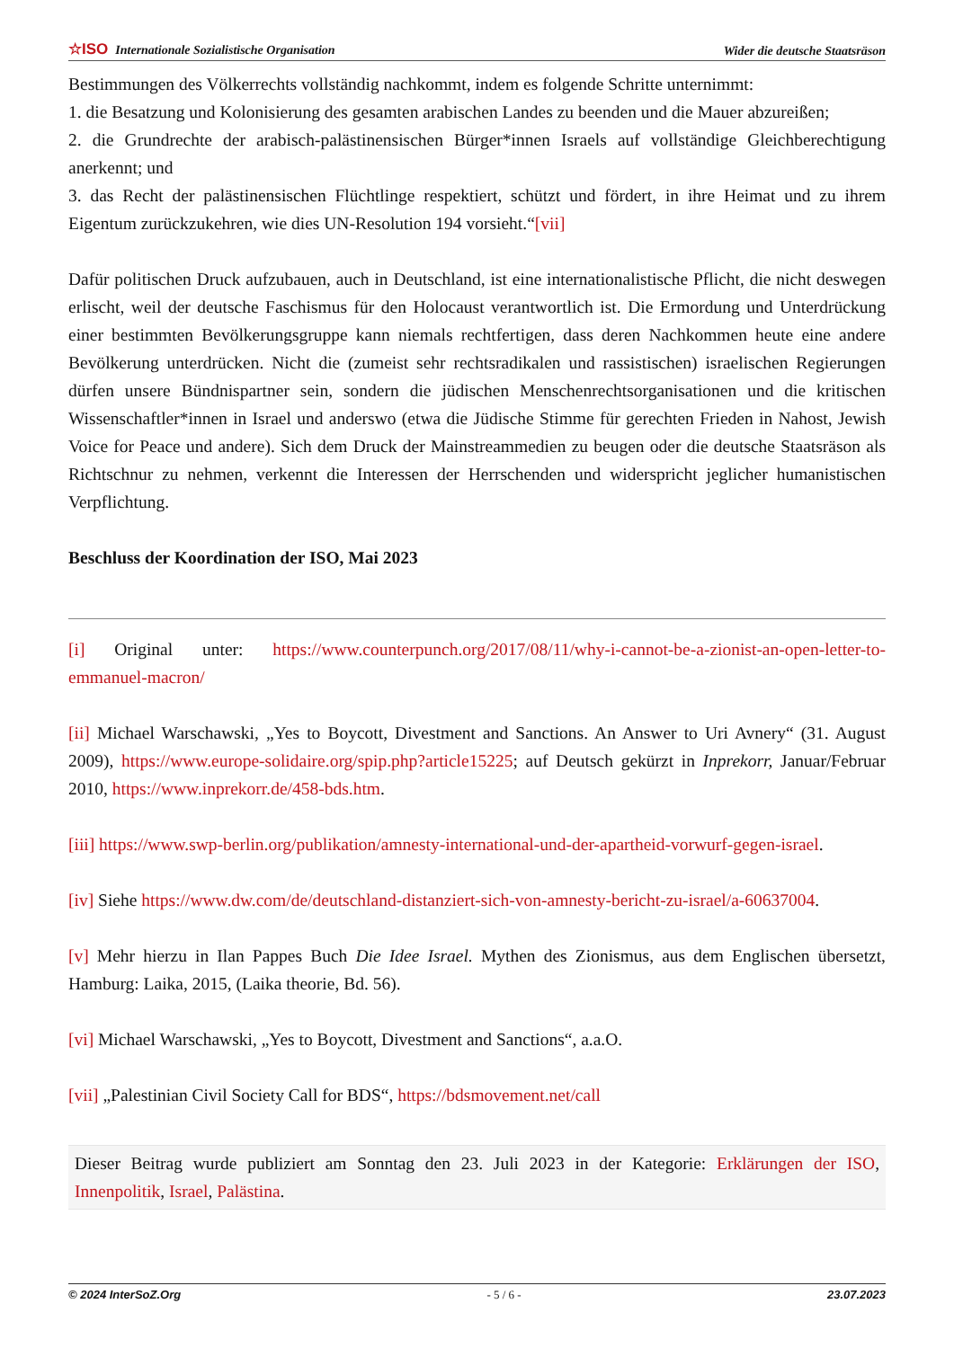☆ISO Internationale Sozialistische Organisation Wider die deutsche Staatsräson
Bestimmungen des Völkerrechts vollständig nachkommt, indem es folgende Schritte unternimmt:
1. die Besatzung und Kolonisierung des gesamten arabischen Landes zu beenden und die Mauer abzureißen;
2. die Grundrechte der arabisch-palästinensischen Bürger*innen Israels auf vollständige Gleichberechtigung anerkennt; und
3. das Recht der palästinensischen Flüchtlinge respektiert, schützt und fördert, in ihre Heimat und zu ihrem Eigentum zurückzukehren, wie dies UN-Resolution 194 vorsieht.“[vii]
Dafür politischen Druck aufzubauen, auch in Deutschland, ist eine internationalistische Pflicht, die nicht deswegen erlischt, weil der deutsche Faschismus für den Holocaust verantwortlich ist. Die Ermordung und Unterdrückung einer bestimmten Bevölkerungsgruppe kann niemals rechtfertigen, dass deren Nachkommen heute eine andere Bevölkerung unterdrücken. Nicht die (zumeist sehr rechtsradikalen und rassistischen) israelischen Regierungen dürfen unsere Bündnispartner sein, sondern die jüdischen Menschenrechtsorganisationen und die kritischen Wissenschaftler*innen in Israel und anderswo (etwa die Jüdische Stimme für gerechten Frieden in Nahost, Jewish Voice for Peace und andere). Sich dem Druck der Mainstreammedien zu beugen oder die deutsche Staatsräson als Richtschnur zu nehmen, verkennt die Interessen der Herrschenden und widerspricht jeglicher humanistischen Verpflichtung.
Beschluss der Koordination der ISO, Mai 2023
[i] Original unter: https://www.counterpunch.org/2017/08/11/why-i-cannot-be-a-zionist-an-open-letter-to-emmanuel-macron/
[ii] Michael Warschawski, „Yes to Boycott, Divestment and Sanctions. An Answer to Uri Avnery“ (31. August 2009), https://www.europe-solidaire.org/spip.php?article15225; auf Deutsch gekürzt in Inprekorr, Januar/Februar 2010, https://www.inprekorr.de/458-bds.htm.
[iii] https://www.swp-berlin.org/publikation/amnesty-international-und-der-apartheid-vorwurf-gegen-israel.
[iv] Siehe https://www.dw.com/de/deutschland-distanziert-sich-von-amnesty-bericht-zu-israel/a-60637004.
[v] Mehr hierzu in Ilan Pappes Buch Die Idee Israel. Mythen des Zionismus, aus dem Englischen übersetzt, Hamburg: Laika, 2015, (Laika theorie, Bd. 56).
[vi] Michael Warschawski, „Yes to Boycott, Divestment and Sanctions“, a.a.O.
[vii] „Palestinian Civil Society Call for BDS“, https://bdsmovement.net/call
Dieser Beitrag wurde publiziert am Sonntag den 23. Juli 2023 in der Kategorie: Erklärungen der ISO, Innenpolitik, Israel, Palästina.
© 2024 InterSoZ.Org - 5 / 6 - 23.07.2023